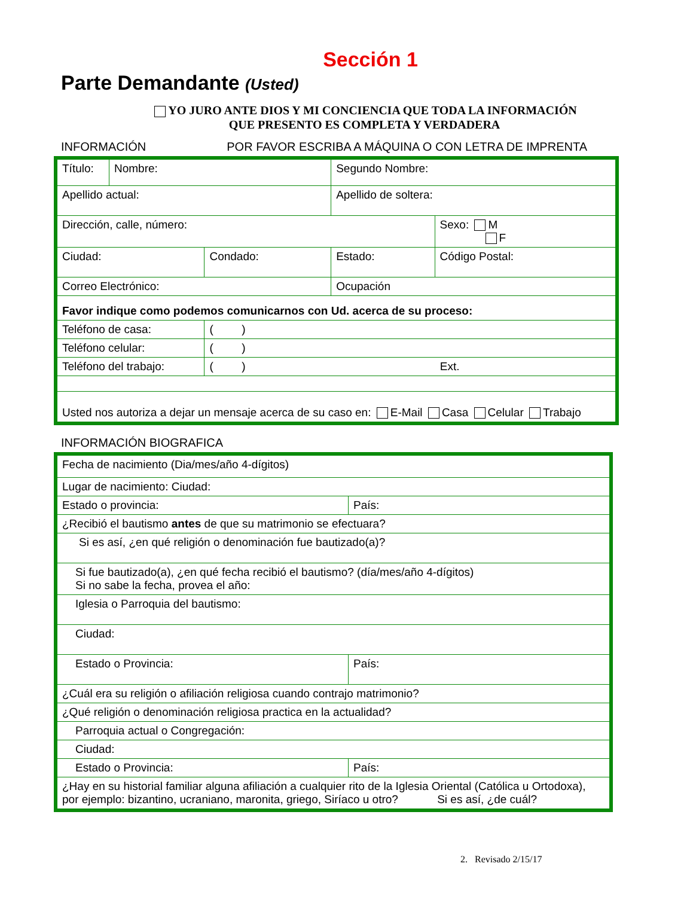Sección 1
Parte Demandante (Usted)
YO JURO ANTE DIOS Y MI CONCIENCIA QUE TODA LA INFORMACIÓN
QUE PRESENTO ES COMPLETA Y VERDADERA
INFORMACIÓN POR FAVOR ESCRIBA A MÁQUINA O CON LETRA DE IMPRENTA
| Título: | Nombre: | | Segundo Nombre: | |
| Apellido actual: | | | Apellido de soltera: | |
| Dirección, calle, número: | | | | Sexo: M F |
| Ciudad: | | Condado: | Estado: | Código Postal: |
| Correo Electrónico: | | | Ocupación | |
| Favor indique como podemos comunicarnos con Ud. acerca de su proceso: | | | | |
| Teléfono de casa: | | ( ) | | |
| Teléfono celular: | | ( ) | | |
| Teléfono del trabajo: | | ( ) Ext. | | |
| Usted nos autoriza a dejar un mensaje acerca de su caso en: E-Mail Casa Celular Trabajo | | | | |
INFORMACIÓN BIOGRAFICA
| Fecha de nacimiento (Dia/mes/año 4-dígitos) | |
| Lugar de nacimiento: Ciudad: | |
| Estado o provincia: | País: |
| ¿Recibió el bautismo antes de que su matrimonio se efectuara? | |
| Si es así, ¿en qué religión o denominación fue bautizado(a)? | |
| Si fue bautizado(a), ¿en qué fecha recibió el bautismo? (día/mes/año 4-dígitos) Si no sabe la fecha, provea el año: | |
| Iglesia o Parroquia del bautismo: | |
| Ciudad: | |
| Estado o Provincia: | País: |
| ¿Cuál era su religión o afiliación religiosa cuando contrajo matrimonio? | |
| ¿Qué religión o denominación religiosa practica en la actualidad? | |
| Parroquia actual o Congregación: | |
| Ciudad: | |
| Estado o Provincia: | País: |
| ¿Hay en su historial familiar alguna afiliación a cualquier rito de la Iglesia Oriental (Católica u Ortodoxa), por ejemplo: bizantino, ucraniano, maronita, griego, Siríaco u otro? Si es así, ¿de cuál? | |
2. Revisado 2/15/17